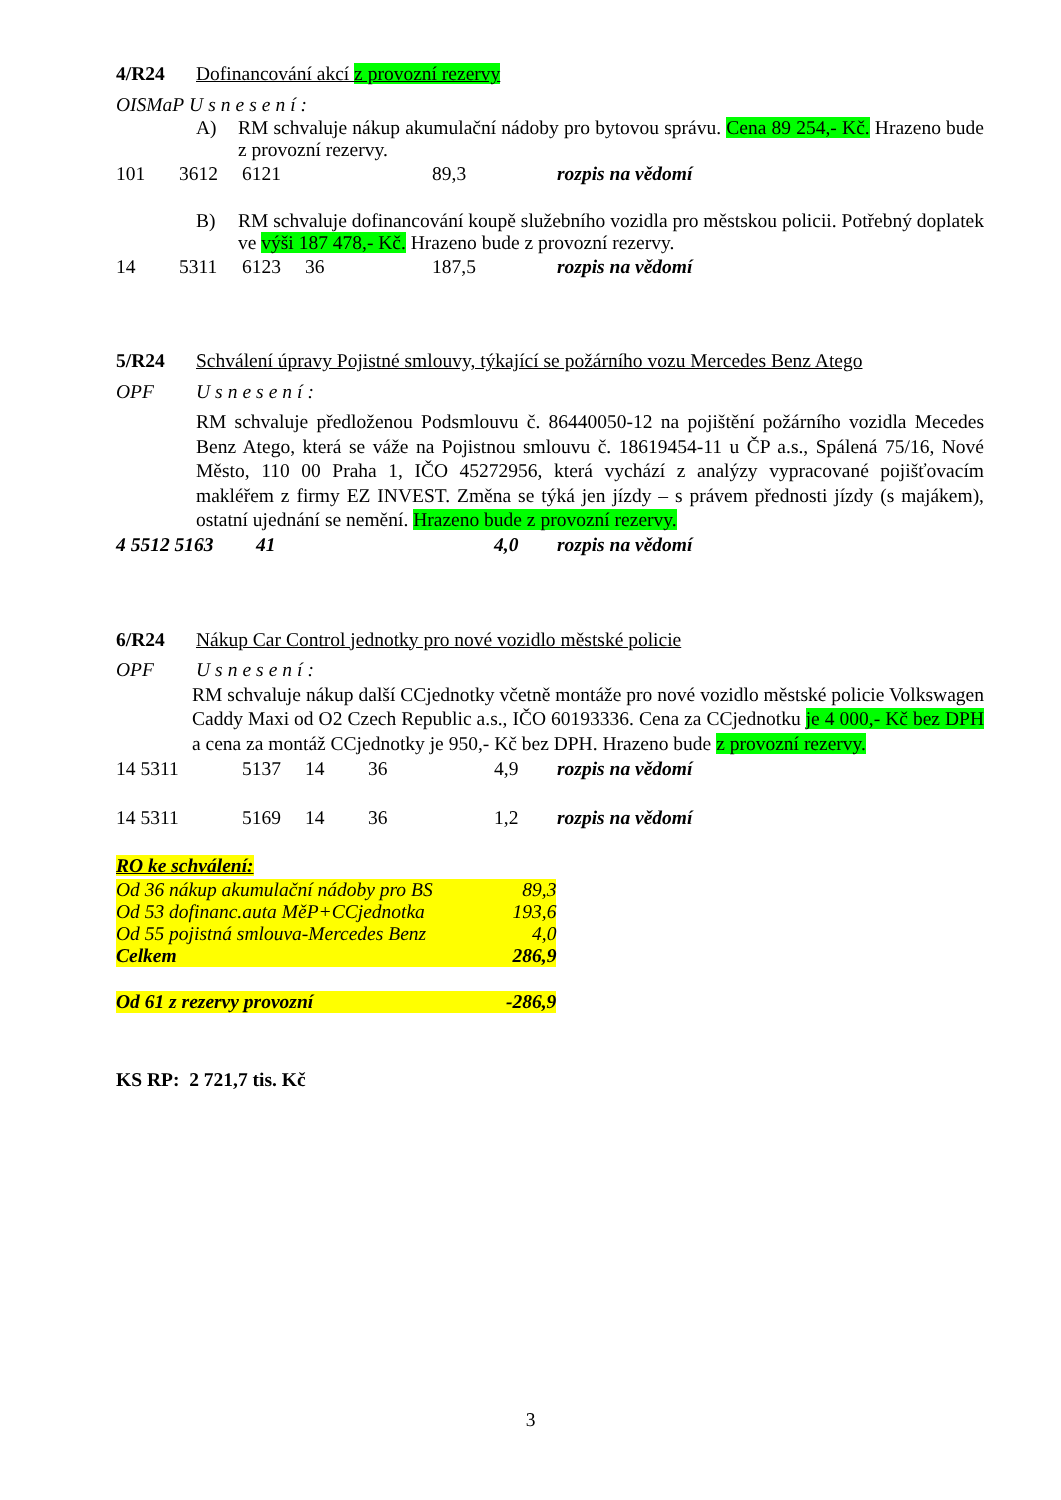4/R24 Dofinancování akcí z provozní rezervy
OISMaP Usnesení:
A) RM schvaluje nákup akumulační nádoby pro bytovou správu. Cena 89 254,- Kč. Hrazeno bude z provozní rezervy.
| 101 | 3612 | 6121 | 89,3 | rozpis na vědomí |
B) RM schvaluje dofinancování koupě služebního vozidla pro městskou policii. Potřebný doplatek ve výši 187 478,- Kč. Hrazeno bude z provozní rezervy.
| 14 | 5311 | 6123 | 36 | 187,5 | rozpis na vědomí |
5/R24 Schválení úpravy Pojistné smlouvy, týkající se požárního vozu Mercedes Benz Atego
OPF Usnesení:
RM schvaluje předloženou Podsmlouvu č. 86440050-12 na pojištění požárního vozidla Mecedes Benz Atego, která se váže na Pojistnou smlouvu č. 18619454-11 u ČP a.s., Spálená 75/16, Nové Město, 110 00 Praha 1, IČO 45272956, která vychází z analýzy vypracované pojišťovacím makléřem z firmy EZ INVEST. Změna se týká jen jízdy – s právem přednosti jízdy (s majákem), ostatní ujednání se nemění. Hrazeno bude z provozní rezervy.
| 4 5512 5163 | 41 | 4,0 | rozpis na vědomí |
6/R24 Nákup Car Control jednotky pro nové vozidlo městské policie
OPF Usnesení:
RM schvaluje nákup další CCjednotky včetně montáže pro nové vozidlo městské policie Volkswagen Caddy Maxi od O2 Czech Republic a.s., IČO 60193336. Cena za CCjednotku je 4 000,- Kč bez DPH a cena za montáž CCjednotky je 950,- Kč bez DPH. Hrazeno bude z provozní rezervy.
| 14 5311 | 5137 | 14 | 36 | 4,9 | rozpis na vědomí |
| 14 5311 | 5169 | 14 | 36 | 1,2 | rozpis na vědomí |
RO ke schválení:
| Od 36 nákup akumulační nádoby pro BS | 89,3 |
| Od 53 dofinanc.auta MěP+CCjednotka | 193,6 |
| Od 55 pojistná smlouva-Mercedes Benz | 4,0 |
| Celkem | 286,9 |
| Od 61 z rezervy provozní | -286,9 |
KS RP: 2 721,7 tis. Kč
3